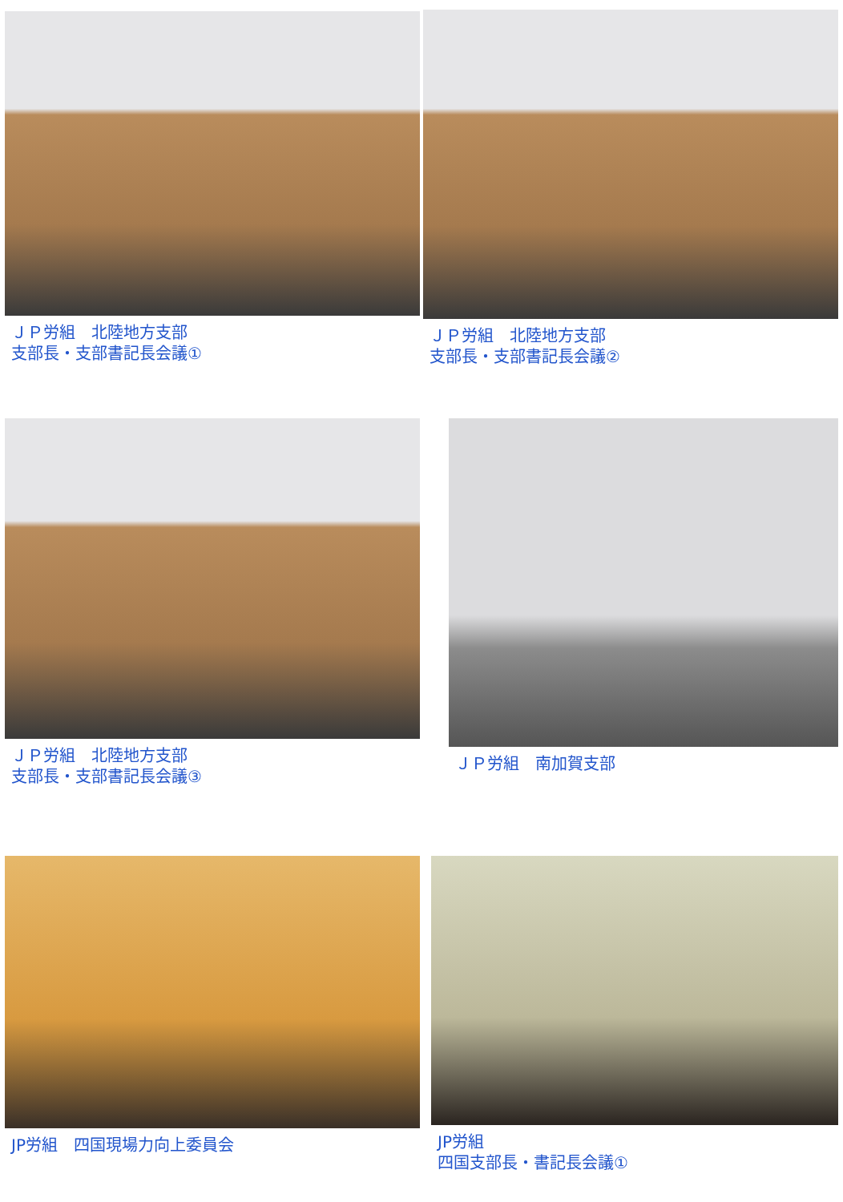ＪＰ労組　北陸地方支部
支部長・支部書記長会議①
ＪＰ労組　北陸地方支部
支部長・支部書記長会議②
ＪＰ労組　北陸地方支部
支部長・支部書記長会議③
ＪＰ労組　南加賀支部
JP労組　四国現場力向上委員会 JP労組
四国支部長・書記長会議①